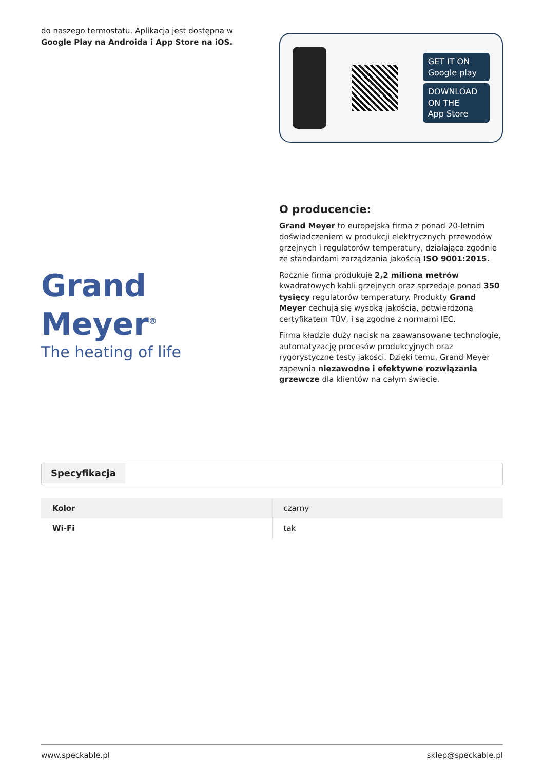do naszego termostatu. Aplikacja jest dostępna w Google Play na Androida i App Store na iOS.
GET IT ON
Google play
DOWNLOAD ON THE
App Store
Grand Meyer<sup>®</sup>
The heating of life
O producencie:
Grand Meyer to europejska firma z ponad 20-letnim doświadczeniem w produkcji elektrycznych przewodów grzejnych i regulatorów temperatury, działająca zgodnie ze standardami zarządzania jakością ISO 9001:2015.
Rocznie firma produkuje 2,2 miliona metrów kwadratowych kabli grzejnych oraz sprzedaje ponad 350 tysięcy regulatorów temperatury. Produkty Grand Meyer cechują się wysoką jakością, potwierdzoną certyfikatem TÜV, i są zgodne z normami IEC.
Firma kładzie duży nacisk na zaawansowane technologie, automatyzację procesów produkcyjnych oraz rygorystyczne testy jakości. Dzięki temu, Grand Meyer zapewnia niezawodne i efektywne rozwiązania grzewcze dla klientów na całym świecie.
Specyfikacja
| Kolor | czarny |
| Wi-Fi | tak |
www.speckable.pl sklep@speckable.pl